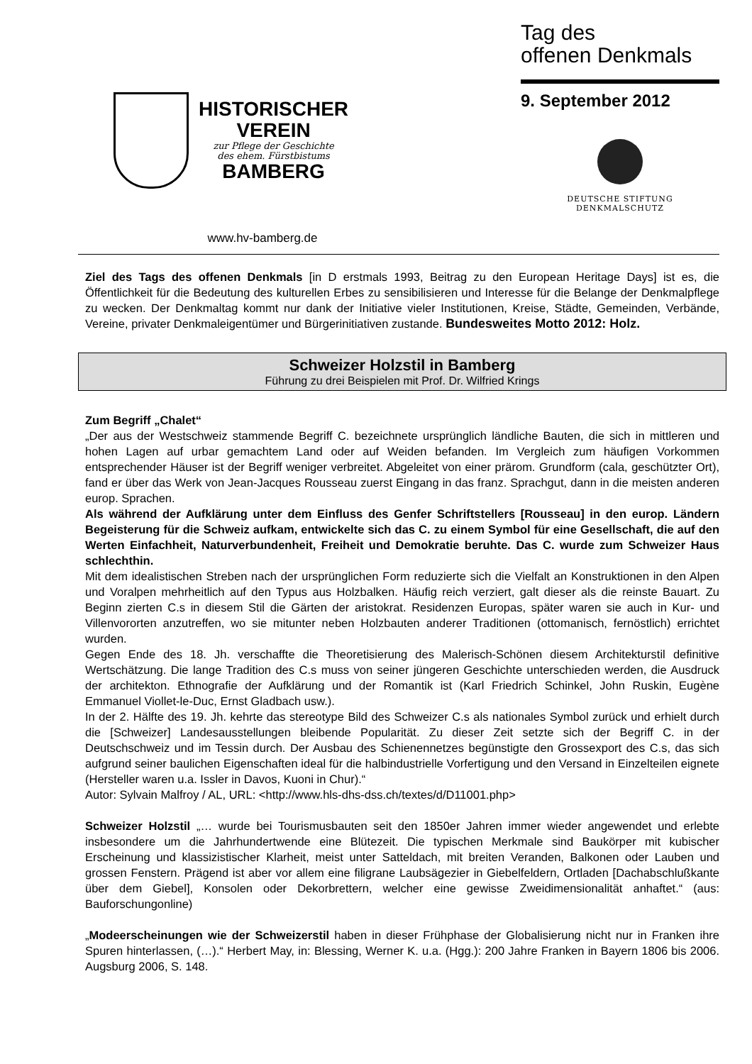HISTORISCHER
VEREIN
zur Pflege der Geschichte
des ehem. Fürstbistums
BAMBERG
www.hv-bamberg.de
Tag des
offenen Denkmals
9. September 2012
DEUTSCHE STIFTUNG
DENKMALSCHUTZ
Ziel des Tags des offenen Denkmals [in D erstmals 1993, Beitrag zu den European Heritage Days] ist es, die Öffentlichkeit für die Bedeutung des kulturellen Erbes zu sensibilisieren und Interesse für die Belange der Denkmalpflege zu wecken. Der Denkmaltag kommt nur dank der Initiative vieler Institutionen, Kreise, Städte, Gemeinden, Verbände, Vereine, privater Denkmaleigentümer und Bürgerinitiativen zustande. Bundesweites Motto 2012: Holz.
Schweizer Holzstil in Bamberg
Führung zu drei Beispielen mit Prof. Dr. Wilfried Krings
Zum Begriff „Chalet“
„Der aus der Westschweiz stammende Begriff C. bezeichnete ursprünglich ländliche Bauten, die sich in mittleren und hohen Lagen auf urbar gemachtem Land oder auf Weiden befanden. Im Vergleich zum häufigen Vorkommen entsprechender Häuser ist der Begriff weniger verbreitet. Abgeleitet von einer prärom. Grundform (cala, geschützter Ort), fand er über das Werk von Jean-Jacques Rousseau zuerst Eingang in das franz. Sprachgut, dann in die meisten anderen europ. Sprachen.
Als während der Aufklärung unter dem Einfluss des Genfer Schriftstellers [Rousseau] in den europ. Ländern Begeisterung für die Schweiz aufkam, entwickelte sich das C. zu einem Symbol für eine Gesellschaft, die auf den Werten Einfachheit, Naturverbundenheit, Freiheit und Demokratie beruhte. Das C. wurde zum Schweizer Haus schlechthin.
Mit dem idealistischen Streben nach der ursprünglichen Form reduzierte sich die Vielfalt an Konstruktionen in den Alpen und Voralpen mehrheitlich auf den Typus aus Holzbalken. Häufig reich verziert, galt dieser als die reinste Bauart. Zu Beginn zierten C.s in diesem Stil die Gärten der aristokrat. Residenzen Europas, später waren sie auch in Kur- und Villenvororten anzutreffen, wo sie mitunter neben Holzbauten anderer Traditionen (ottomanisch, fernöstlich) errichtet wurden.
Gegen Ende des 18. Jh. verschaffte die Theoretisierung des Malerisch-Schönen diesem Architekturstil definitive Wertschätzung. Die lange Tradition des C.s muss von seiner jüngeren Geschichte unterschieden werden, die Ausdruck der architekton. Ethnografie der Aufklärung und der Romantik ist (Karl Friedrich Schinkel, John Ruskin, Eugène Emmanuel Viollet-le-Duc, Ernst Gladbach usw.).
In der 2. Hälfte des 19. Jh. kehrte das stereotype Bild des Schweizer C.s als nationales Symbol zurück und erhielt durch die [Schweizer] Landesausstellungen bleibende Popularität. Zu dieser Zeit setzte sich der Begriff C. in der Deutschschweiz und im Tessin durch. Der Ausbau des Schienennetzes begünstigte den Grossexport des C.s, das sich aufgrund seiner baulichen Eigenschaften ideal für die halbindustrielle Vorfertigung und den Versand in Einzelteilen eignete (Hersteller waren u.a. Issler in Davos, Kuoni in Chur).“
Autor: Sylvain Malfroy / AL, URL: <http://www.hls-dhs-dss.ch/textes/d/D11001.php>
Schweizer Holzstil „… wurde bei Tourismusbauten seit den 1850er Jahren immer wieder angewendet und erlebte insbesondere um die Jahrhundertwende eine Blütezeit. Die typischen Merkmale sind Baukörper mit kubischer Erscheinung und klassizistischer Klarheit, meist unter Satteldach, mit breiten Veranden, Balkonen oder Lauben und grossen Fenstern. Prägend ist aber vor allem eine filigrane Laubsägezier in Giebelfeldern, Ortladen [Dachabschlußkante über dem Giebel], Konsolen oder Dekorbrettern, welcher eine gewisse Zweidimensionalität anhaftet.“ (aus: Bauforschungonline)
„Modeerscheinungen wie der Schweizerstil haben in dieser Frühphase der Globalisierung nicht nur in Franken ihre Spuren hinterlassen, (…).“ Herbert May, in: Blessing, Werner K. u.a. (Hgg.): 200 Jahre Franken in Bayern 1806 bis 2006. Augsburg 2006, S. 148.